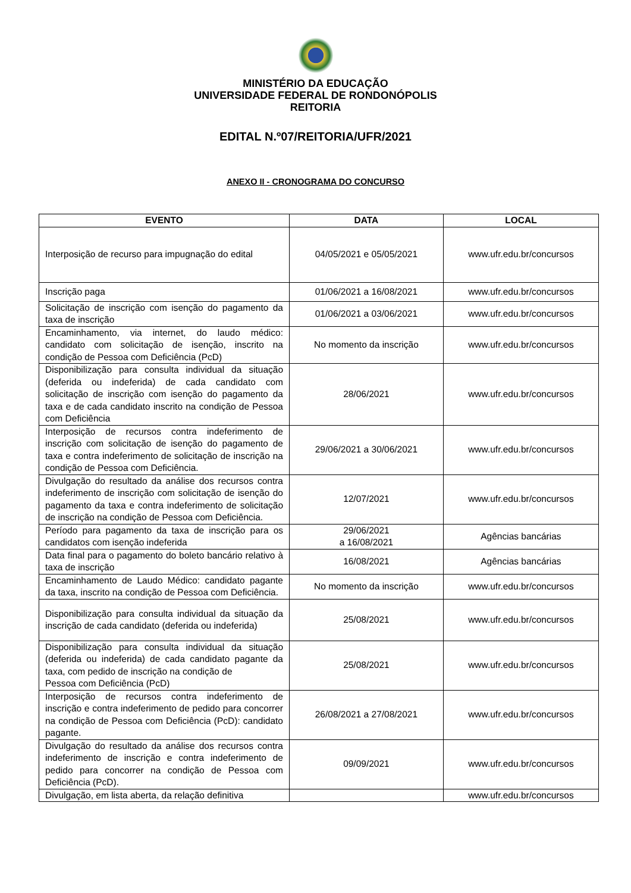MINISTÉRIO DA EDUCAÇÃO
UNIVERSIDADE FEDERAL DE RONDONÓPOLIS
REITORIA
EDITAL N.º07/REITORIA/UFR/2021
ANEXO II - CRONOGRAMA DO CONCURSO
| EVENTO | DATA | LOCAL |
| --- | --- | --- |
| Interposição de recurso para impugnação do edital | 04/05/2021 e 05/05/2021 | www.ufr.edu.br/concursos |
| Inscrição paga | 01/06/2021 a 16/08/2021 | www.ufr.edu.br/concursos |
| Solicitação de inscrição com isenção do pagamento da taxa de inscrição | 01/06/2021 a 03/06/2021 | www.ufr.edu.br/concursos |
| Encaminhamento, via internet, do laudo médico: candidato com solicitação de isenção, inscrito na condição de Pessoa com Deficiência (PcD) | No momento da inscrição | www.ufr.edu.br/concursos |
| Disponibilização para consulta individual da situação (deferida ou indeferida) de cada candidato com solicitação de inscrição com isenção do pagamento da taxa e de cada candidato inscrito na condição de Pessoa com Deficiência | 28/06/2021 | www.ufr.edu.br/concursos |
| Interposição de recursos contra indeferimento de inscrição com solicitação de isenção do pagamento de taxa e contra indeferimento de solicitação de inscrição na condição de Pessoa com Deficiência. | 29/06/2021 a 30/06/2021 | www.ufr.edu.br/concursos |
| Divulgação do resultado da análise dos recursos contra indeferimento de inscrição com solicitação de isenção do pagamento da taxa e contra indeferimento de solicitação de inscrição na condição de Pessoa com Deficiência. | 12/07/2021 | www.ufr.edu.br/concursos |
| Período para pagamento da taxa de inscrição para os candidatos com isenção indeferida | 29/06/2021 a 16/08/2021 | Agências bancárias |
| Data final para o pagamento do boleto bancário relativo à taxa de inscrição | 16/08/2021 | Agências bancárias |
| Encaminhamento de Laudo Médico: candidato pagante da taxa, inscrito na condição de Pessoa com Deficiência. | No momento da inscrição | www.ufr.edu.br/concursos |
| Disponibilização para consulta individual da situação da inscrição de cada candidato (deferida ou indeferida) | 25/08/2021 | www.ufr.edu.br/concursos |
| Disponibilização para consulta individual da situação (deferida ou indeferida) de cada candidato pagante da taxa, com pedido de inscrição na condição de Pessoa com Deficiência (PcD) | 25/08/2021 | www.ufr.edu.br/concursos |
| Interposição de recursos contra indeferimento de inscrição e contra indeferimento de pedido para concorrer na condição de Pessoa com Deficiência (PcD): candidato pagante. | 26/08/2021 a 27/08/2021 | www.ufr.edu.br/concursos |
| Divulgação do resultado da análise dos recursos contra indeferimento de inscrição e contra indeferimento de pedido para concorrer na condição de Pessoa com Deficiência (PcD). | 09/09/2021 | www.ufr.edu.br/concursos |
| Divulgação, em lista aberta, da relação definitiva | | www.ufr.edu.br/concursos |